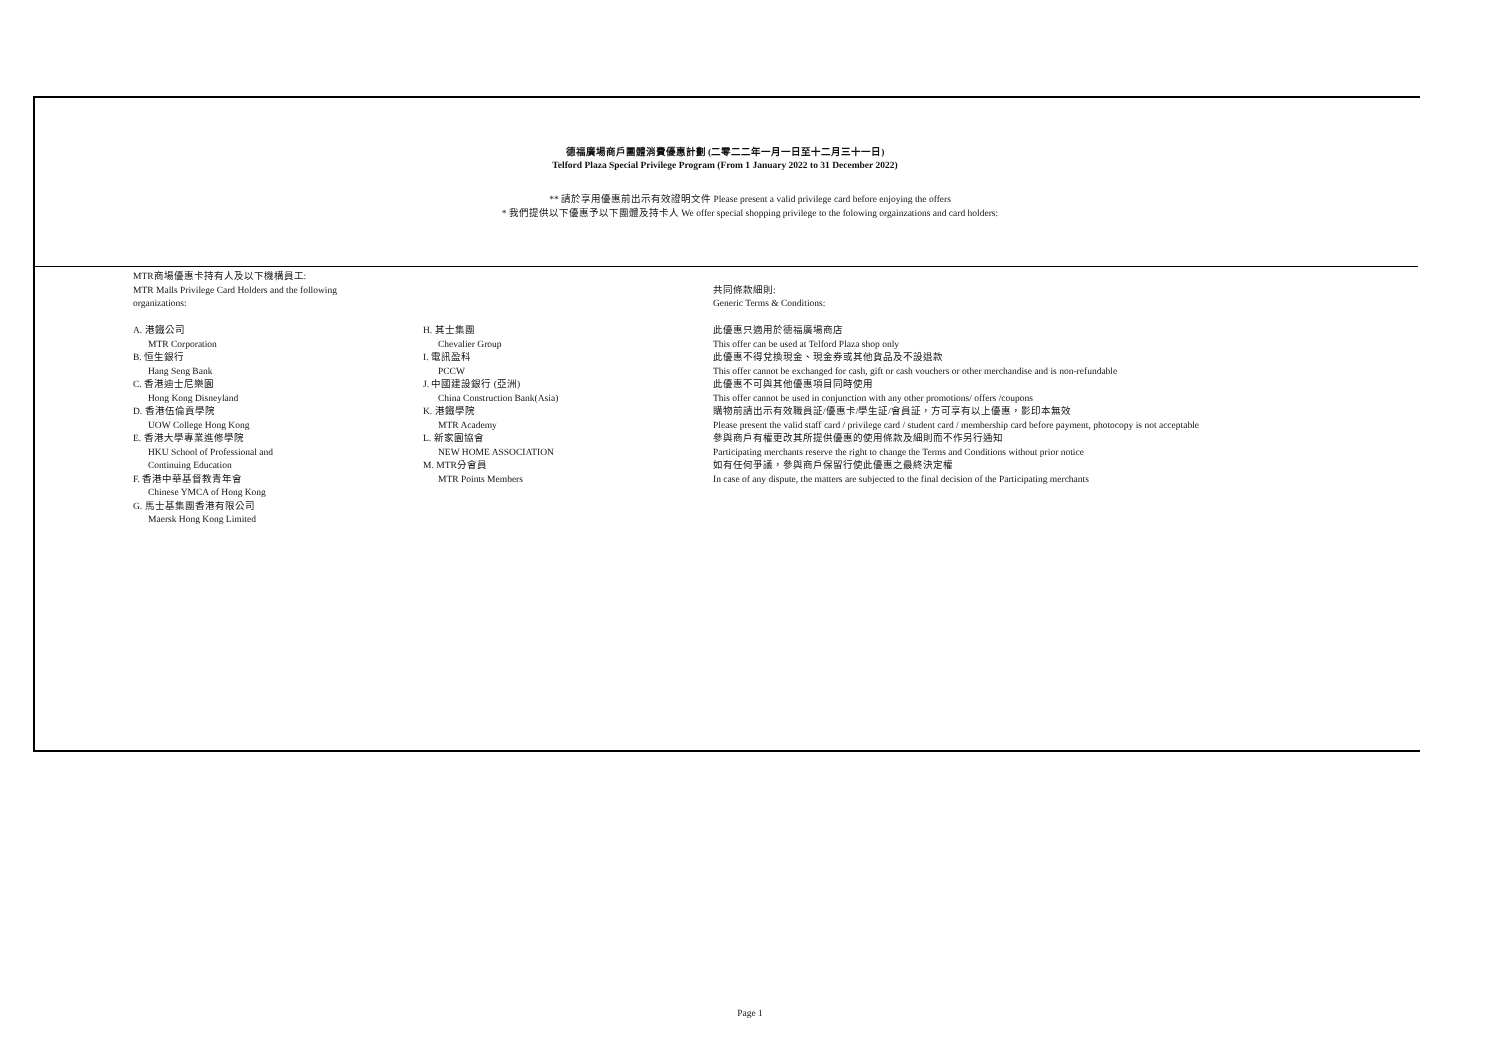德福廣場商戶團體消費優惠計劃 (二零二二年一月一日至十二月三十一日)
Telford Plaza Special Privilege Program (From 1 January 2022 to 31 December 2022)
** 請於享用優惠前出示有效證明文件 Please present a valid privilege card before enjoying the offers
* 我們提供以下優惠予以下團體及持卡人 We offer special shopping privilege to the folowing orgainzations and card holders:
MTR商場優惠卡持有人及以下機構員工:
MTR Malls Privilege Card Holders and the following
organizations:
A. 港鐵公司
MTR Corporation
B. 恒生銀行
Hang Seng Bank
C. 香港迪士尼樂園
Hong Kong Disneyland
D. 香港伍倫貢學院
UOW College Hong Kong
E. 香港大學專業進修學院
HKU School of Professional and
Continuing Education
F. 香港中華基督教青年會
Chinese YMCA of Hong Kong
G. 馬士基集團香港有限公司
Maersk Hong Kong Limited
H. 其士集團
Chevalier Group
I. 電訊盈科
PCCW
J. 中國建設銀行 (亞洲)
China Construction Bank(Asia)
K. 港鐵學院
MTR Academy
L. 新家園協會
NEW HOME ASSOCIATION
M. MTR分會員
MTR Points Members
共同條款細則:
Generic Terms & Conditions:
此優惠只適用於德福廣場商店
This offer can be used at Telford Plaza shop only
此優惠不得兌換現金、現金券或其他貨品及不設退款
This offer cannot be exchanged for cash, gift or cash vouchers or other merchandise and is non-refundable
此優惠不可與其他優惠項目同時使用
This offer cannot be used in conjunction with any other promotions/ offers /coupons
購物前請出示有效職員証/優惠卡/學生証/會員証，方可享有以上優惠，影印本無效
Please present the valid staff card / privilege card / student card / membership card before payment, photocopy is not acceptable
參與商戶有權更改其所提供優惠的使用條款及細則而不作另行通知
Participating merchants reserve the right to change the Terms and Conditions without prior notice
如有任何爭議，參與商戶保留行使此優惠之最終決定權
In case of any dispute, the matters are subjected to the final decision of the Participating merchants
Page 1